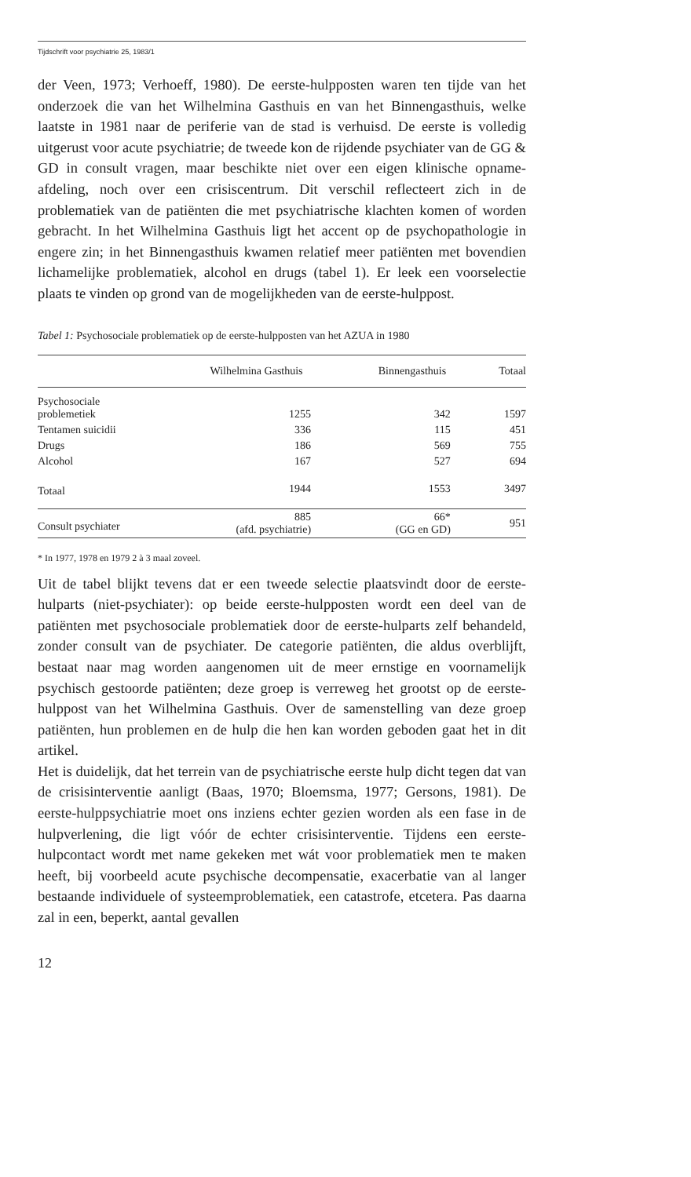Tijdschrift voor psychiatrie 25, 1983/1
der Veen, 1973; Verhoeff, 1980). De eerste-hulpposten waren ten tijde van het onderzoek die van het Wilhelmina Gasthuis en van het Binnengasthuis, welke laatste in 1981 naar de periferie van de stad is verhuisd. De eerste is volledig uitgerust voor acute psychiatrie; de tweede kon de rijdende psychiater van de GG & GD in consult vragen, maar beschikte niet over een eigen klinische opname-afdeling, noch over een crisiscentrum. Dit verschil reflecteert zich in de problematiek van de patiënten die met psychiatrische klachten komen of worden gebracht. In het Wilhelmina Gasthuis ligt het accent op de psychopathologie in engere zin; in het Binnengasthuis kwamen relatief meer patiënten met bovendien lichamelijke problematiek, alcohol en drugs (tabel 1). Er leek een voorselectie plaats te vinden op grond van de mogelijkheden van de eerste-hulppost.
Tabel 1: Psychosociale problematiek op de eerste-hulpposten van het AZUA in 1980
| | Wilhelmina Gasthuis | Binnengasthuis | Totaal |
| --- | --- | --- | --- |
| Psychosociale problemetiek | 1255 | 342 | 1597 |
| Tentamen suicidii | 336 | 115 | 451 |
| Drugs | 186 | 569 | 755 |
| Alcohol | 167 | 527 | 694 |
| Totaal | 1944 | 1553 | 3497 |
| Consult psychiater | 885 (afd. psychiatrie) | 66* (GG en GD) | 951 |
* In 1977, 1978 en 1979 2 à 3 maal zoveel.
Uit de tabel blijkt tevens dat er een tweede selectie plaatsvindt door de eerste-hulparts (niet-psychiater): op beide eerste-hulpposten wordt een deel van de patiënten met psychosociale problematiek door de eerste-hulparts zelf behandeld, zonder consult van de psychiater. De categorie patiënten, die aldus overblijft, bestaat naar mag worden aangenomen uit de meer ernstige en voornamelijk psychisch gestoorde patiënten; deze groep is verreweg het grootst op de eerste-hulppost van het Wilhelmina Gasthuis. Over de samenstelling van deze groep patiënten, hun problemen en de hulp die hen kan worden geboden gaat het in dit artikel.
Het is duidelijk, dat het terrein van de psychiatrische eerste hulp dicht tegen dat van de crisisinterventie aanligt (Baas, 1970; Bloemsma, 1977; Gersons, 1981). De eerste-hulppsychiatrie moet ons inziens echter gezien worden als een fase in de hulpverlening, die ligt vóór de echter crisisinterventie. Tijdens een eerste-hulpcontact wordt met name gekeken met wát voor problematiek men te maken heeft, bij voorbeeld acute psychische decompensatie, exacerbatie van al langer bestaande individuele of systeemproblematiek, een catastrofe, etcetera. Pas daarna zal in een, beperkt, aantal gevallen
12